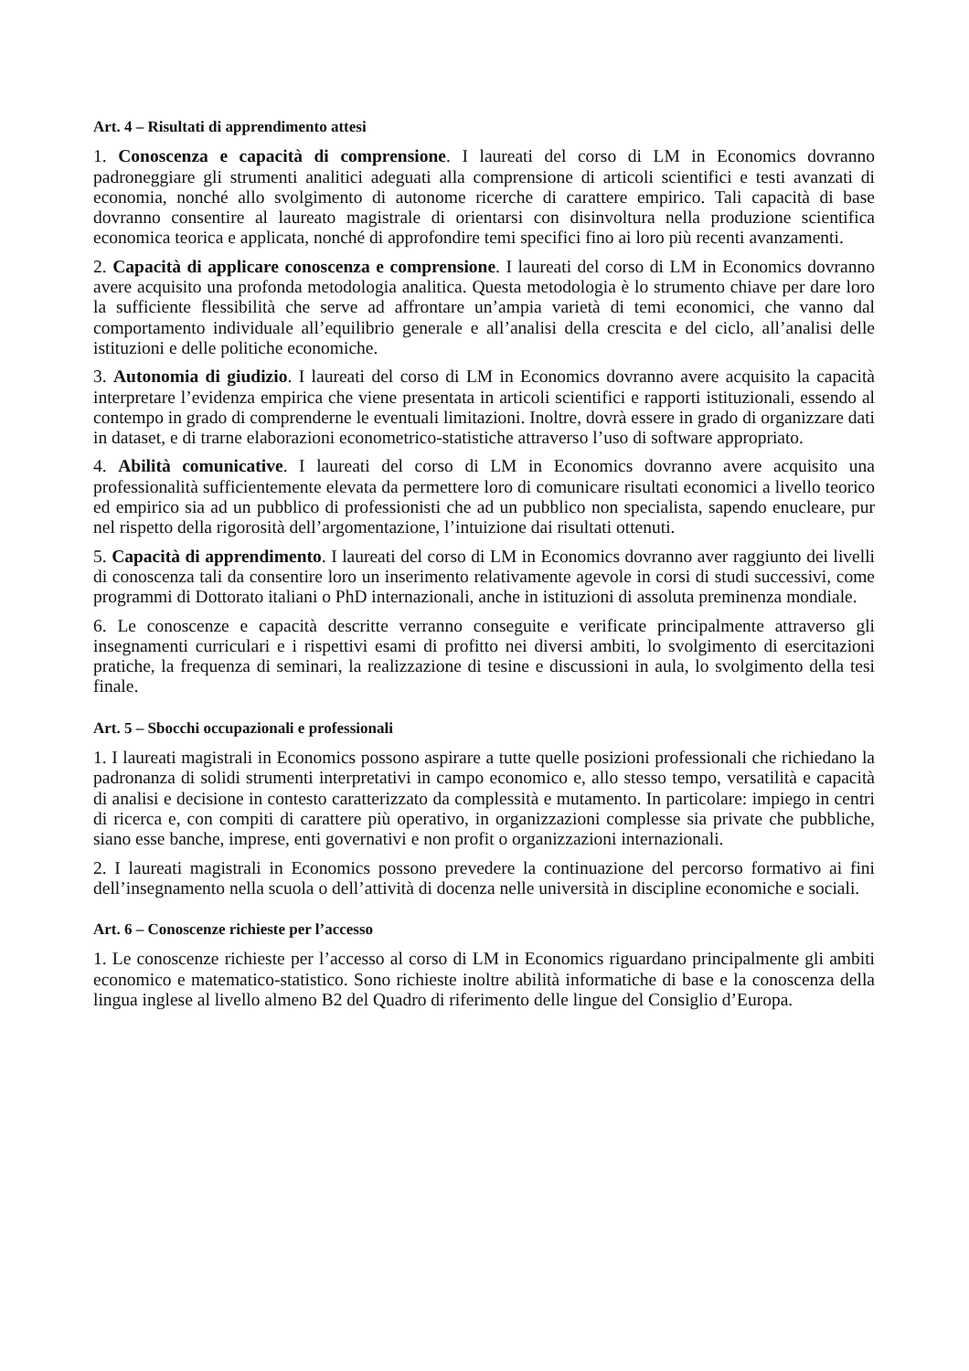Art. 4 – Risultati di apprendimento attesi
1. Conoscenza e capacità di comprensione. I laureati del corso di LM in Economics dovranno padroneggiare gli strumenti analitici adeguati alla comprensione di articoli scientifici e testi avanzati di economia, nonché allo svolgimento di autonome ricerche di carattere empirico. Tali capacità di base dovranno consentire al laureato magistrale di orientarsi con disinvoltura nella produzione scientifica economica teorica e applicata, nonché di approfondire temi specifici fino ai loro più recenti avanzamenti.
2. Capacità di applicare conoscenza e comprensione. I laureati del corso di LM in Economics dovranno avere acquisito una profonda metodologia analitica. Questa metodologia è lo strumento chiave per dare loro la sufficiente flessibilità che serve ad affrontare un’ampia varietà di temi economici, che vanno dal comportamento individuale all’equilibrio generale e all’analisi della crescita e del ciclo, all’analisi delle istituzioni e delle politiche economiche.
3. Autonomia di giudizio. I laureati del corso di LM in Economics dovranno avere acquisito la capacità interpretare l’evidenza empirica che viene presentata in articoli scientifici e rapporti istituzionali, essendo al contempo in grado di comprenderne le eventuali limitazioni. Inoltre, dovrà essere in grado di organizzare dati in dataset, e di trarne elaborazioni econometrico-statistiche attraverso l’uso di software appropriato.
4. Abilità comunicative. I laureati del corso di LM in Economics dovranno avere acquisito una professionalità sufficientemente elevata da permettere loro di comunicare risultati economici a livello teorico ed empirico sia ad un pubblico di professionisti che ad un pubblico non specialista, sapendo enucleare, pur nel rispetto della rigorosità dell’argomentazione, l’intuizione dai risultati ottenuti.
5. Capacità di apprendimento. I laureati del corso di LM in Economics dovranno aver raggiunto dei livelli di conoscenza tali da consentire loro un inserimento relativamente agevole in corsi di studi successivi, come programmi di Dottorato italiani o PhD internazionali, anche in istituzioni di assoluta preminenza mondiale.
6. Le conoscenze e capacità descritte verranno conseguite e verificate principalmente attraverso gli insegnamenti curriculari e i rispettivi esami di profitto nei diversi ambiti, lo svolgimento di esercitazioni pratiche, la frequenza di seminari, la realizzazione di tesine e discussioni in aula, lo svolgimento della tesi finale.
Art. 5 – Sbocchi occupazionali e professionali
1. I laureati magistrali in Economics possono aspirare a tutte quelle posizioni professionali che richiedano la padronanza di solidi strumenti interpretativi in campo economico e, allo stesso tempo, versatilità e capacità di analisi e decisione in contesto caratterizzato da complessità e mutamento. In particolare: impiego in centri di ricerca e, con compiti di carattere più operativo, in organizzazioni complesse sia private che pubbliche, siano esse banche, imprese, enti governativi e non profit o organizzazioni internazionali.
2. I laureati magistrali in Economics possono prevedere la continuazione del percorso formativo ai fini dell’insegnamento nella scuola o dell’attività di docenza nelle università in discipline economiche e sociali.
Art. 6 – Conoscenze richieste per l’accesso
1. Le conoscenze richieste per l’accesso al corso di LM in Economics riguardano principalmente gli ambiti economico e matematico-statistico. Sono richieste inoltre abilità informatiche di base e la conoscenza della lingua inglese al livello almeno B2 del Quadro di riferimento delle lingue del Consiglio d’Europa.